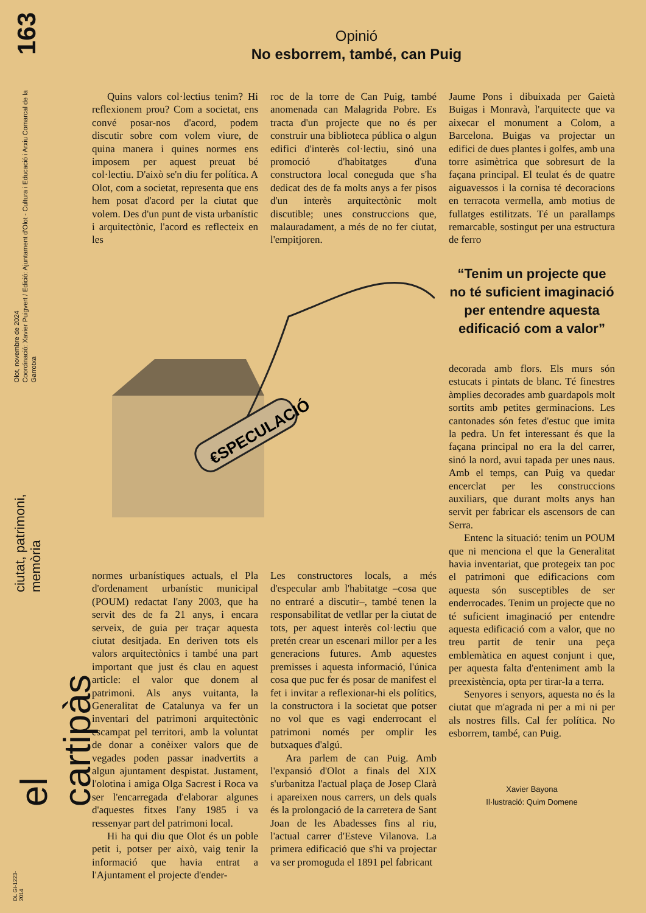163
Olot, novembre de 2024
Coordinació: Xavier Puigvert / Edició: Ajuntament d'Olot - Cultura i Educació i Arxiu Comarcal de la Garrotxa
ciutat, patrimoni, memòria
el cartipàs
DL GI-1223-2014
Opinió
No esborrem, també, can Puig
Quins valors col·lectius tenim? Hi reflexionem prou? Com a societat, ens convé posar-nos d'acord, podem discutir sobre com volem viure, de quina manera i quines normes ens imposem per aquest preuat bé col·lectiu. D'això se'n diu fer política. A Olot, com a societat, representa que ens hem posat d'acord per la ciutat que volem. Des d'un punt de vista urbanístic i arquitectònic, l'acord es reflecteix en les
roc de la torre de Can Puig, també anomenada can Malagrida Pobre. Es tracta d'un projecte que no és per construir una biblioteca pública o algun edifici d'interès col·lectiu, sinó una promoció d'habitatges d'una constructora local coneguda que s'ha dedicat des de fa molts anys a fer pisos d'un interès arquitectònic molt discutible; unes construccions que, malauradament, a més de no fer ciutat, l'empitjoren.
€SPECULACIÓ
normes urbanístiques actuals, el Pla d'ordenament urbanístic municipal (POUM) redactat l'any 2003, que ha servit des de fa 21 anys, i encara serveix, de guia per traçar aquesta ciutat desitjada. En deriven tots els valors arquitectònics i també una part important que just és clau en aquest article: el valor que donem al patrimoni. Als anys vuitanta, la Generalitat de Catalunya va fer un inventari del patrimoni arquitectònic escampat pel territori, amb la voluntat de donar a conèixer valors que de vegades poden passar inadvertits a algun ajuntament despistat. Justament, l'olotina i amiga Olga Sacrest i Roca va ser l'encarregada d'elaborar algunes d'aquestes fitxes l'any 1985 i va ressenyar part del patrimoni local.
Hi ha qui diu que Olot és un poble petit i, potser per això, vaig tenir la informació que havia entrat a l'Ajuntament el projecte d'ender-
Les constructores locals, a més d'especular amb l'habitatge –cosa que no entraré a discutir–, també tenen la responsabilitat de vetllar per la ciutat de tots, per aquest interès col·lectiu que pretén crear un escenari millor per a les generacions futures. Amb aquestes premisses i aquesta informació, l'única cosa que puc fer és posar de manifest el fet i invitar a reflexionar-hi els polítics, la constructora i la societat que potser no vol que es vagi enderrocant el patrimoni només per omplir les butxaques d'algú.
Ara parlem de can Puig. Amb l'expansió d'Olot a finals del XIX s'urbanitza l'actual plaça de Josep Clarà i apareixen nous carrers, un dels quals és la prolongació de la carretera de Sant Joan de les Abadesses fins al riu, l'actual carrer d'Esteve Vilanova. La primera edificació que s'hi va projectar va ser promoguda el 1891 pel fabricant
Jaume Pons i dibuixada per Gaietà Buigas i Monravà, l'arquitecte que va aixecar el monument a Colom, a Barcelona. Buigas va projectar un edifici de dues plantes i golfes, amb una torre asimètrica que sobresurt de la façana principal. El teulat és de quatre aiguavessos i la cornisa té decoracions en terracota vermella, amb motius de fullatges estilitzats. Té un parallamps remarcable, sostingut per una estructura de ferro
“Tenim un projecte que no té suficient imaginació per entendre aquesta edificació com a valor”
decorada amb flors. Els murs són estucats i pintats de blanc. Té finestres àmplies decorades amb guardapols molt sortits amb petites germinacions. Les cantonades són fetes d'estuc que imita la pedra. Un fet interessant és que la façana principal no era la del carrer, sinó la nord, avui tapada per unes naus. Amb el temps, can Puig va quedar encerclat per les construccions auxiliars, que durant molts anys han servit per fabricar els ascensors de can Serra.
Entenc la situació: tenim un POUM que ni menciona el que la Generalitat havia inventariat, que protegeix tan poc el patrimoni que edificacions com aquesta són susceptibles de ser enderrocades. Tenim un projecte que no té suficient imaginació per entendre aquesta edificació com a valor, que no treu partit de tenir una peça emblemàtica en aquest conjunt i que, per aquesta falta d'enteniment amb la preexistència, opta per tirar-la a terra.
Senyores i senyors, aquesta no és la ciutat que m'agrada ni per a mi ni per als nostres fills. Cal fer política. No esborrem, també, can Puig.
Xavier Bayona
Il·lustració: Quim Domene